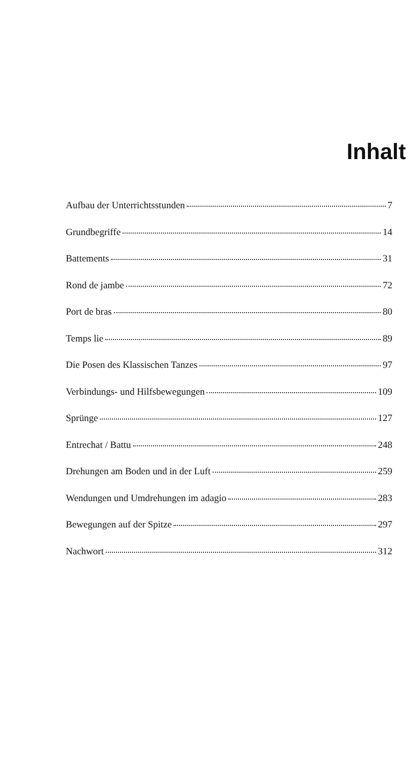Inhalt
Aufbau der Unterrichtsstunden 7
Grundbegriffe 14
Battements 31
Rond de jambe 72
Port de bras 80
Temps lie 89
Die Posen des Klassischen Tanzes 97
Verbindungs- und Hilfsbewegungen 109
Sprünge 127
Entrechat / Battu 248
Drehungen am Boden und in der Luft 259
Wendungen und Umdrehungen im adagio 283
Bewegungen auf der Spitze 297
Nachwort 312